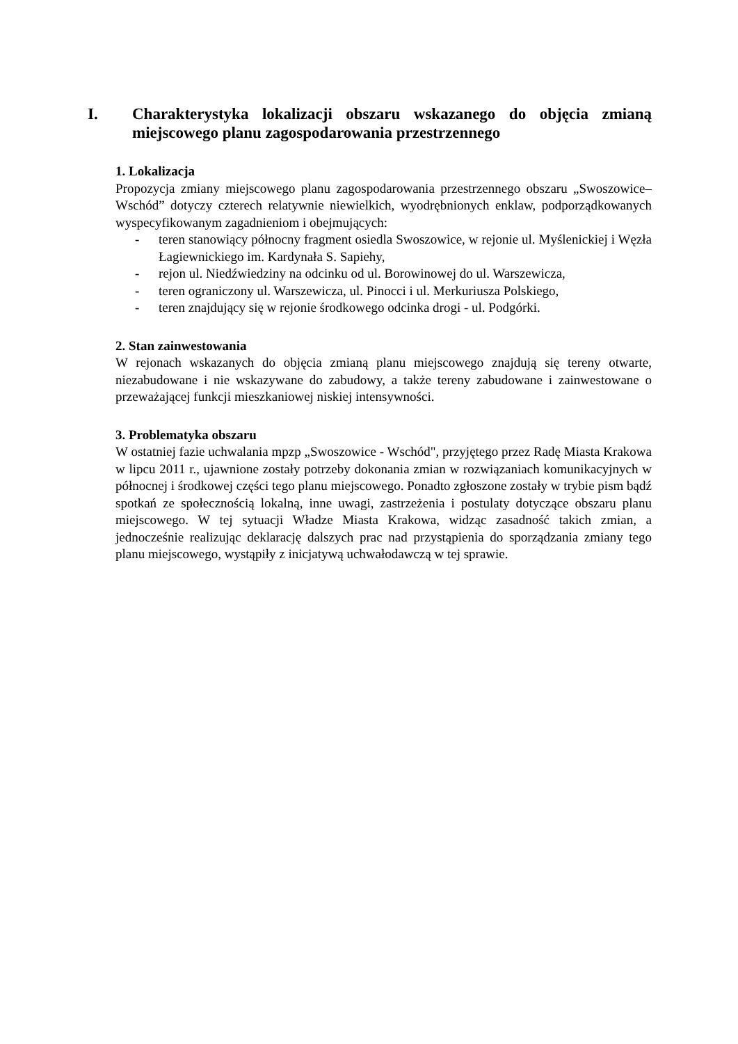I. Charakterystyka lokalizacji obszaru wskazanego do objęcia zmianą miejscowego planu zagospodarowania przestrzennego
1. Lokalizacja
Propozycja zmiany miejscowego planu zagospodarowania przestrzennego obszaru „Swoszowice–Wschód” dotyczy czterech relatywnie niewielkich, wyodrębnionych enklaw, podporządkowanych wyspecyfikowanym zagadnieniom i obejmujących:
- teren stanowiący północny fragment osiedla Swoszowice, w rejonie ul. Myślenickiej i Węzła Łagiewnickiego im. Kardynała S. Sapiehy,
- rejon ul. Niedźwiedziny na odcinku od ul. Borowinowej do ul. Warszewicza,
- teren ograniczony ul. Warszewicza, ul. Pinocci i ul. Merkuriusza Polskiego,
- teren znajdujący się w rejonie środkowego odcinka drogi - ul. Podgórki.
2. Stan zainwestowania
W rejonach wskazanych do objęcia zmianą planu miejscowego znajdują się tereny otwarte, niezabudowane i nie wskazywane do zabudowy, a także tereny zabudowane i zainwestowane o przeważającej funkcji mieszkaniowej niskiej intensywności.
3. Problematyka obszaru
W ostatniej fazie uchwalania mpzp „Swoszowice - Wschód", przyjętego przez Radę Miasta Krakowa w lipcu 2011 r., ujawnione zostały potrzeby dokonania zmian w rozwiązaniach komunikacyjnych w północnej i środkowej części tego planu miejscowego. Ponadto zgłoszone zostały w trybie pism bądź spotkań ze społecznością lokalną, inne uwagi, zastrzeżenia i postulaty dotyczące obszaru planu miejscowego. W tej sytuacji Władze Miasta Krakowa, widząc zasadność takich zmian, a jednocześnie realizując deklarację dalszych prac nad przystąpienia do sporządzania zmiany tego planu miejscowego, wystąpiły z inicjatywą uchwałodawczą w tej sprawie.